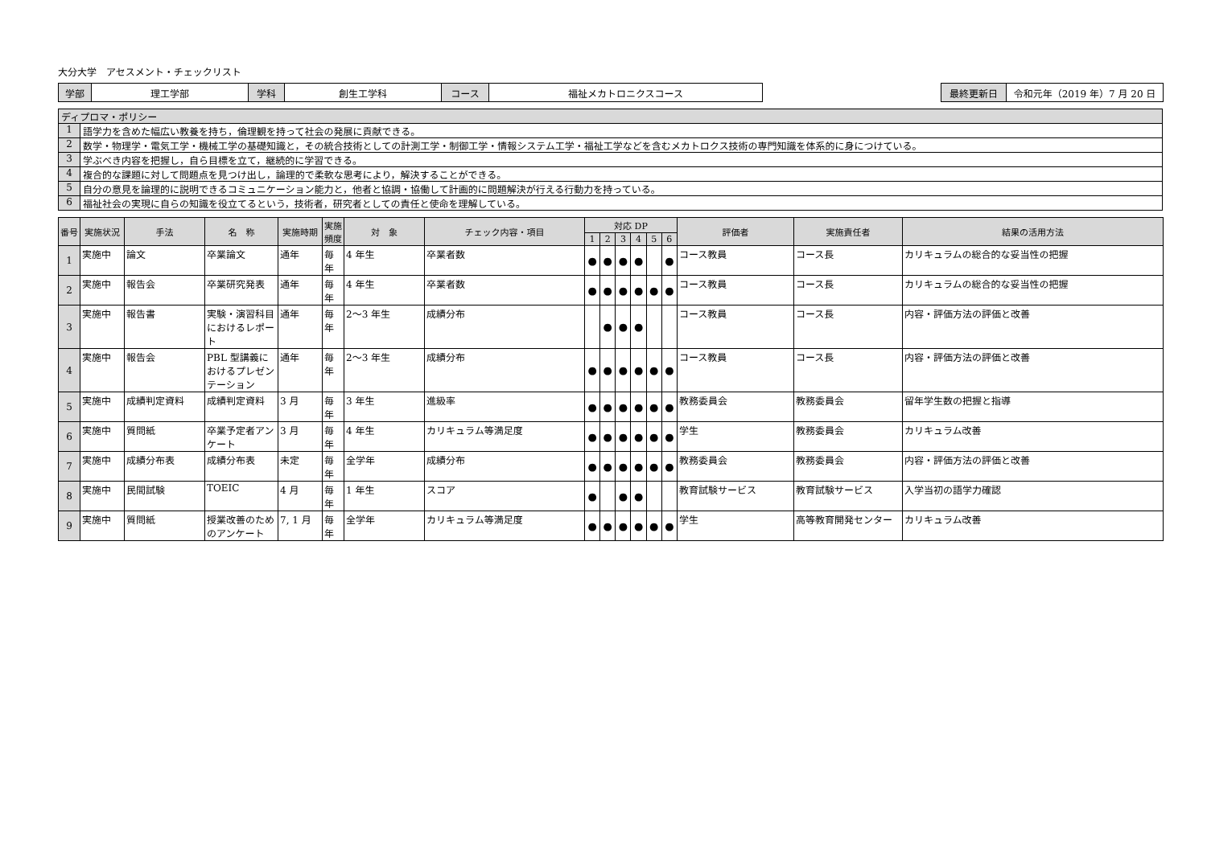大分大学　アセスメント・チェックリスト
| 学部 | 理工学部 | 学科 | 創生工学科 | コース | 福祉メカトロニクスコース |
| 最終更新日 | 令和元年（2019 年）7 月 20 日 |
| ディプロマ・ポリシー | |
| 1 | 語学力を含めた幅広い教養を持ち，倫理観を持って社会の発展に貢献できる。 |
| 2 | 数学・物理学・電気工学・機械工学の基礎知識と，その統合技術としての計測工学・制御工学・情報システム工学・福祉工学などを含むメカトロクス技術の専門知識を体系的に身につけている。 |
| 3 | 学ぶべき内容を把握し，自ら目標を立て，継続的に学習できる。 |
| 4 | 複合的な課題に対して問題点を見つけ出し，論理的で柔軟な思考により，解決することができる。 |
| 5 | 自分の意見を論理的に説明できるコミュニケーション能力と，他者と協調・協働して計画的に問題解決が行える行動力を持っている。 |
| 6 | 福祉社会の実現に自らの知識を役立てるという，技術者，研究者としての責任と使命を理解している。 |
| 番号 | 実施状況 | 手法 | 名 称 | 実施時期 | 実施頻度 | 対 象 | チェック内容・項目 | 対応 DP | | | | | | 評価者 | 実施責任者 | 結果の活用方法 |
| --- | --- | --- | --- | --- | --- | --- | --- | --- | --- | --- | --- | --- | --- | --- | --- | --- |
| | | | | | | | | 1 | 2 | 3 | 4 | 5 | 6 | | | |
| 1 | 実施中 | 論文 | 卒業論文 | 通年 | 毎年 | 4 年生 | 卒業者数 | ● | ● | ● | ● | | ● | コース教員 | コース長 | カリキュラムの総合的な妥当性の把握 |
| 2 | 実施中 | 報告会 | 卒業研究発表 | 通年 | 毎年 | 4 年生 | 卒業者数 | ● | ● | ● | ● | ● | ● | コース教員 | コース長 | カリキュラムの総合的な妥当性の把握 |
| 3 | 実施中 | 報告書 | 実験・演習科目におけるレポート | 通年 | 毎年 | 2～3 年生 | 成績分布 | | ● | ● | ● | | | コース教員 | コース長 | 内容・評価方法の評価と改善 |
| 4 | 実施中 | 報告会 | PBL 型講義におけるプレゼンテーション | 通年 | 毎年 | 2～3 年生 | 成績分布 | ● | ● | ● | ● | ● | ● | コース教員 | コース長 | 内容・評価方法の評価と改善 |
| 5 | 実施中 | 成績判定資料 | 成績判定資料 | 3 月 | 毎年 | 3 年生 | 進級率 | ● | ● | ● | ● | ● | ● | 教務委員会 | 教務委員会 | 留年学生数の把握と指導 |
| 6 | 実施中 | 質問紙 | 卒業予定者アンケート | 3 月 | 毎年 | 4 年生 | カリキュラム等満足度 | ● | ● | ● | ● | ● | ● | 学生 | 教務委員会 | カリキュラム改善 |
| 7 | 実施中 | 成績分布表 | 成績分布表 | 未定 | 毎年 | 全学年 | 成績分布 | ● | ● | ● | ● | ● | ● | 教務委員会 | 教務委員会 | 内容・評価方法の評価と改善 |
| 8 | 実施中 | 民間試験 | TOEIC | 4 月 | 毎年 | 1 年生 | スコア | ● | | ● | ● | | | 教育試験サービス | 教育試験サービス | 入学当初の語学力確認 |
| 9 | 実施中 | 質問紙 | 授業改善のためのアンケート | 7, 1 月 | 毎年 | 全学年 | カリキュラム等満足度 | ● | ● | ● | ● | ● | ● | 学生 | 高等教育開発センター | カリキュラム改善 |